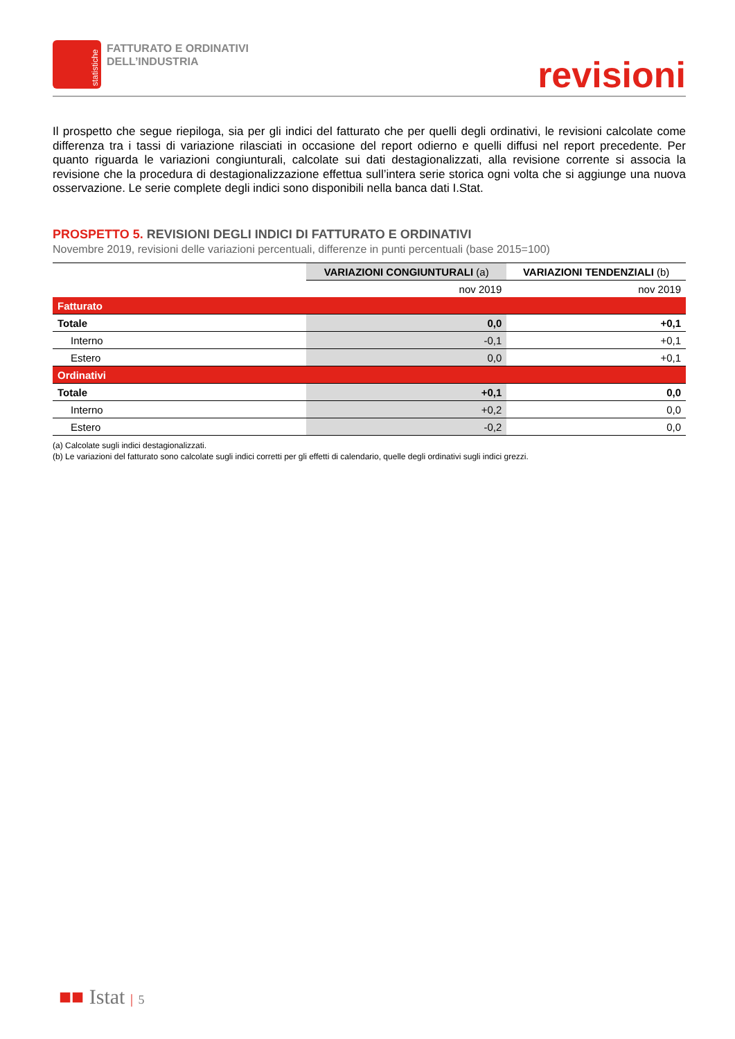statistiche
FATTURATO E ORDINATIVI
DELL’INDUSTRIA
revisioni
Il prospetto che segue riepiloga, sia per gli indici del fatturato che per quelli degli ordinativi, le revisioni calcolate come differenza tra i tassi di variazione rilasciati in occasione del report odierno e quelli diffusi nel report precedente. Per quanto riguarda le variazioni congiunturali, calcolate sui dati destagionalizzati, alla revisione corrente si associa la revisione che la procedura di destagionalizzazione effettua sull’intera serie storica ogni volta che si aggiunge una nuova osservazione. Le serie complete degli indici sono disponibili nella banca dati I.Stat.
PROSPETTO 5. REVISIONI DEGLI INDICI DI FATTURATO E ORDINATIVI
Novembre 2019, revisioni delle variazioni percentuali, differenze in punti percentuali (base 2015=100)
| | VARIAZIONI CONGIUNTURALI (a) | VARIAZIONI TENDENZIALI (b) |
| --- | --- | --- |
| | nov 2019 | nov 2019 |
| Fatturato | | |
| Totale | 0,0 | +0,1 |
| Interno | -0,1 | +0,1 |
| Estero | 0,0 | +0,1 |
| Ordinativi | | |
| Totale | +0,1 | 0,0 |
| Interno | +0,2 | 0,0 |
| Estero | -0,2 | 0,0 |
(a) Calcolate sugli indici destagionalizzati.
(b) Le variazioni del fatturato sono calcolate sugli indici corretti per gli effetti di calendario, quelle degli ordinativi sugli indici grezzi.
■■ Istat | 5